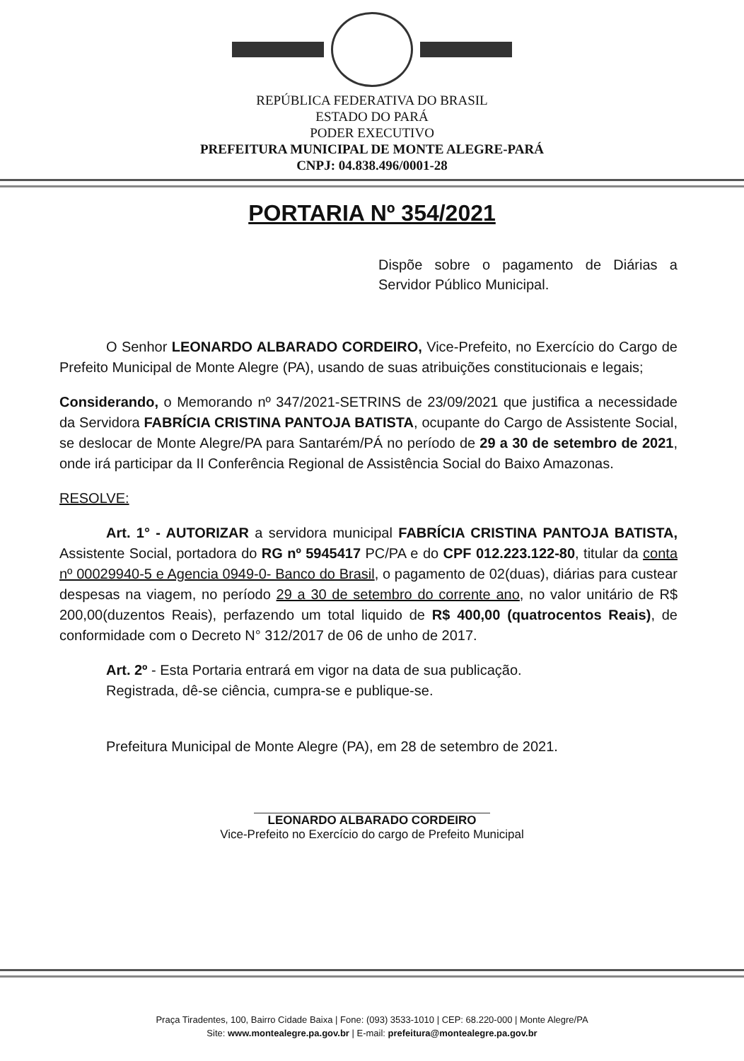REPÚBLICA FEDERATIVA DO BRASIL
ESTADO DO PARÁ
PODER EXECUTIVO
PREFEITURA MUNICIPAL DE MONTE ALEGRE-PARÁ
CNPJ: 04.838.496/0001-28
PORTARIA Nº 354/2021
Dispõe sobre o pagamento de Diárias a Servidor Público Municipal.
O Senhor LEONARDO ALBARADO CORDEIRO, Vice-Prefeito, no Exercício do Cargo de Prefeito Municipal de Monte Alegre (PA), usando de suas atribuições constitucionais e legais;
Considerando, o Memorando nº 347/2021-SETRINS de 23/09/2021 que justifica a necessidade da Servidora FABRÍCIA CRISTINA PANTOJA BATISTA, ocupante do Cargo de Assistente Social, se deslocar de Monte Alegre/PA para Santarém/PÁ no período de 29 a 30 de setembro de 2021, onde irá participar da II Conferência Regional de Assistência Social do Baixo Amazonas.
RESOLVE:
Art. 1° - AUTORIZAR a servidora municipal FABRÍCIA CRISTINA PANTOJA BATISTA, Assistente Social, portadora do RG nº 5945417 PC/PA e do CPF 012.223.122-80, titular da conta nº 00029940-5 e Agencia 0949-0- Banco do Brasil, o pagamento de 02(duas), diárias para custear despesas na viagem, no período 29 a 30 de setembro do corrente ano, no valor unitário de R$ 200,00(duzentos Reais), perfazendo um total liquido de R$ 400,00 (quatrocentos Reais), de conformidade com o Decreto N° 312/2017 de 06 de unho de 2017.
Art. 2º - Esta Portaria entrará em vigor na data de sua publicação.
Registrada, dê-se ciência, cumpra-se e publique-se.
Prefeitura Municipal de Monte Alegre (PA), em 28 de setembro de 2021.
LEONARDO ALBARADO CORDEIRO
Vice-Prefeito no Exercício do cargo de Prefeito Municipal
Praça Tiradentes, 100, Bairro Cidade Baixa | Fone: (093) 3533-1010 | CEP: 68.220-000 | Monte Alegre/PA
Site: www.montealegre.pa.gov.br | E-mail: prefeitura@montealegre.pa.gov.br